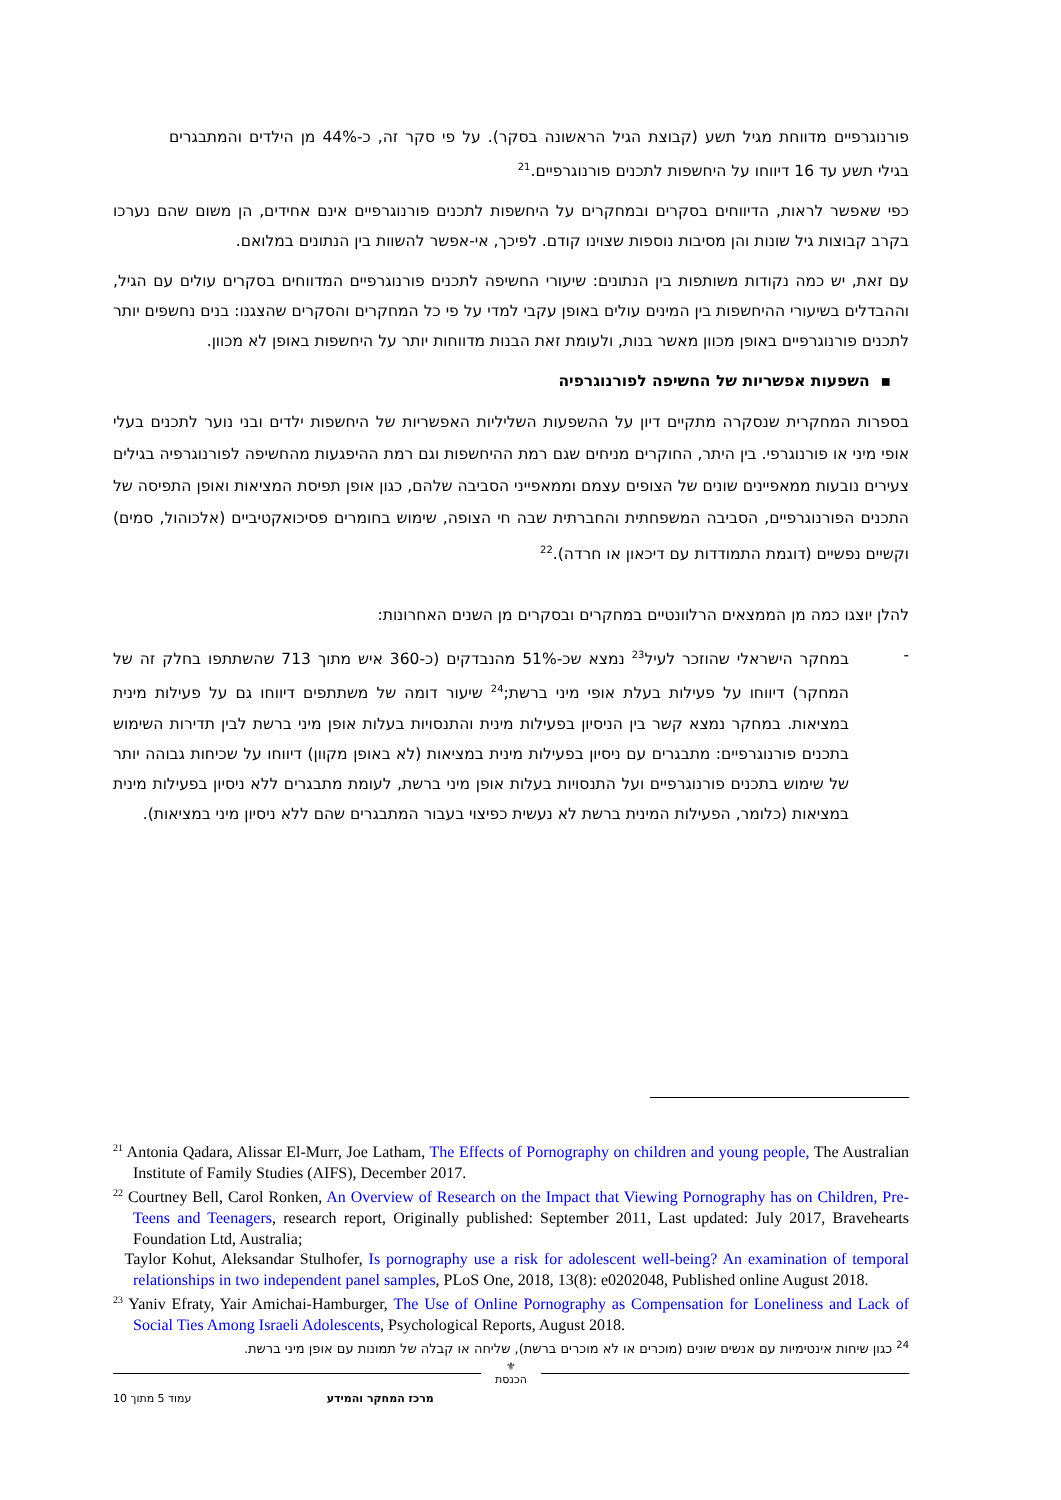פורנוגרפיים מדווחת מגיל תשע (קבוצת הגיל הראשונה בסקר). על פי סקר זה, כ-44% מן הילדים והמתבגרים בגילי תשע עד 16 דיווחו על היחשפות לתכנים פורנוגרפיים.<sup>21</sup>
כפי שאפשר לראות, הדיווחים בסקרים ובמחקרים על היחשפות לתכנים פורנוגרפיים אינם אחידים, הן משום שהם נערכו בקרב קבוצות גיל שונות והן מסיבות נוספות שצוינו קודם. לפיכך, אי-אפשר להשוות בין הנתונים במלואם.
עם זאת, יש כמה נקודות משותפות בין הנתונים: שיעורי החשיפה לתכנים פורנוגרפיים המדווחים בסקרים עולים עם הגיל, וההבדלים בשיעורי ההיחשפות בין המינים עולים באופן עקבי למדי על פי כל המחקרים והסקרים שהצגנו: בנים נחשפים יותר לתכנים פורנוגרפיים באופן מכוון מאשר בנות, ולעומת זאת הבנות מדווחות יותר על היחשפות באופן לא מכוון.
▪ השפעות אפשריות של החשיפה לפורנוגרפיה
בספרות המחקרית שנסקרה מתקיים דיון על ההשפעות השליליות האפשריות של היחשפות ילדים ובני נוער לתכנים בעלי אופי מיני או פורנוגרפי. בין היתר, החוקרים מניחים שגם רמת ההיחשפות וגם רמת ההיפגעות מהחשיפה לפורנוגרפיה בגילים צעירים נובעות ממאפיינים שונים של הצופים עצמם וממאפייני הסביבה שלהם, כגון אופן תפיסת המציאות ואופן התפיסה של התכנים הפורנוגרפיים, הסביבה המשפחתית והחברתית שבה חי הצופה, שימוש בחומרים פסיכואקטיביים (אלכוהול, סמים) וקשיים נפשיים (דוגמת התמודדות עם דיכאון או חרדה).<sup>22</sup>
להלן יוצגו כמה מן הממצאים הרלוונטיים במחקרים ובסקרים מן השנים האחרונות:
- במחקר הישראלי שהוזכר לעיל<sup>23</sup> נמצא שכ-51% מהנבדקים (כ-360 איש מתוך 713 שהשתתפו בחלק זה של המחקר) דיווחו על פעילות בעלת אופי מיני ברשת;<sup>24</sup> שיעור דומה של משתתפים דיווחו גם על פעילות מינית במציאות. במחקר נמצא קשר בין הניסיון בפעילות מינית והתנסויות בעלות אופן מיני ברשת לבין תדירות השימוש בתכנים פורנוגרפיים: מתבגרים עם ניסיון בפעילות מינית במציאות (לא באופן מקוון) דיווחו על שכיחות גבוהה יותר של שימוש בתכנים פורנוגרפיים ועל התנסויות בעלות אופן מיני ברשת, לעומת מתבגרים ללא ניסיון בפעילות מינית במציאות (כלומר, הפעילות המינית ברשת לא נעשית כפיצוי בעבור המתבגרים שהם ללא ניסיון מיני במציאות).
<sup>21</sup> Antonia Qadara, Alissar El-Murr, Joe Latham, The Effects of Pornography on children and young people, The Australian Institute of Family Studies (AIFS), December 2017.
<sup>22</sup> Courtney Bell, Carol Ronken, An Overview of Research on the Impact that Viewing Pornography has on Children, Pre-Teens and Teenagers, research report, Originally published: September 2011, Last updated: July 2017, Bravehearts Foundation Ltd, Australia;
Taylor Kohut, Aleksandar Stulhofer, Is pornography use a risk for adolescent well-being? An examination of temporal relationships in two independent panel samples, PLoS One, 2018, 13(8): e0202048, Published online August 2018.
<sup>23</sup> Yaniv Efraty, Yair Amichai-Hamburger, The Use of Online Pornography as Compensation for Loneliness and Lack of Social Ties Among Israeli Adolescents, Psychological Reports, August 2018.
<sup>24</sup> כגון שיחות אינטימיות עם אנשים שונים (מוכרים או לא מוכרים ברשת), שליחה או קבלה של תמונות עם אופן מיני ברשת.
⚜
הכנסת
עמוד 5 מתוך 10 מרכז המחקר והמידע